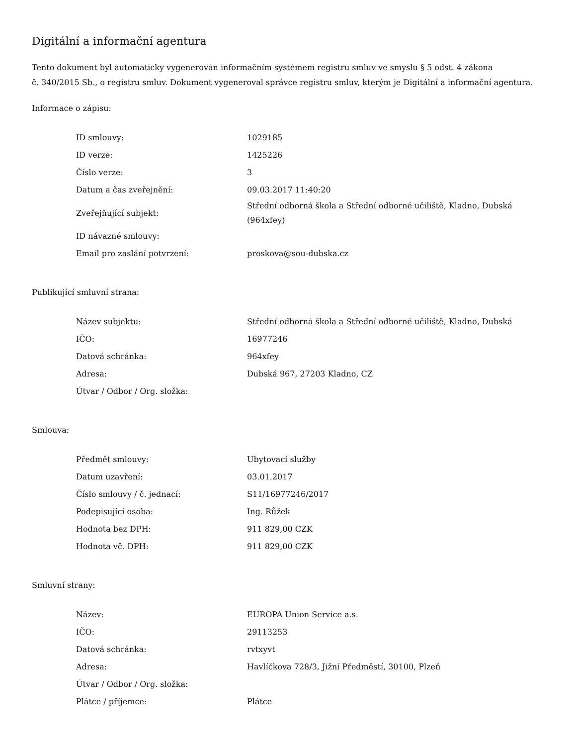Digitální a informační agentura
Tento dokument byl automaticky vygenerován informačním systémem registru smluv ve smyslu § 5 odst. 4 zákona
č. 340/2015 Sb., o registru smluv. Dokument vygeneroval správce registru smluv, kterým je Digitální a informační agentura.
Informace o zápisu:
| ID smlouvy: | 1029185 |
| ID verze: | 1425226 |
| Číslo verze: | 3 |
| Datum a čas zveřejnění: | 09.03.2017 11:40:20 |
| Zveřejňující subjekt: | Střední odborná škola a Střední odborné učiliště, Kladno, Dubská (964xfey) |
| ID návazné smlouvy: | |
| Email pro zaslání potvrzení: | proskova@sou-dubska.cz |
Publikující smluvní strana:
| Název subjektu: | Střední odborná škola a Střední odborné učiliště, Kladno, Dubská |
| IČO: | 16977246 |
| Datová schránka: | 964xfey |
| Adresa: | Dubská 967, 27203 Kladno, CZ |
| Útvar / Odbor / Org. složka: | |
Smlouva:
| Předmět smlouvy: | Ubytovací služby |
| Datum uzavření: | 03.01.2017 |
| Číslo smlouvy / č. jednací: | S11/16977246/2017 |
| Podepisující osoba: | Ing. Růžek |
| Hodnota bez DPH: | 911 829,00 CZK |
| Hodnota vč. DPH: | 911 829,00 CZK |
Smluvní strany:
| Název: | EUROPA Union Service a.s. |
| IČO: | 29113253 |
| Datová schránka: | rvtxyvt |
| Adresa: | Havlíčkova 728/3, Jižní Předměstí, 30100, Plzeň |
| Útvar / Odbor / Org. složka: | |
| Plátce / příjemce: | Plátce |